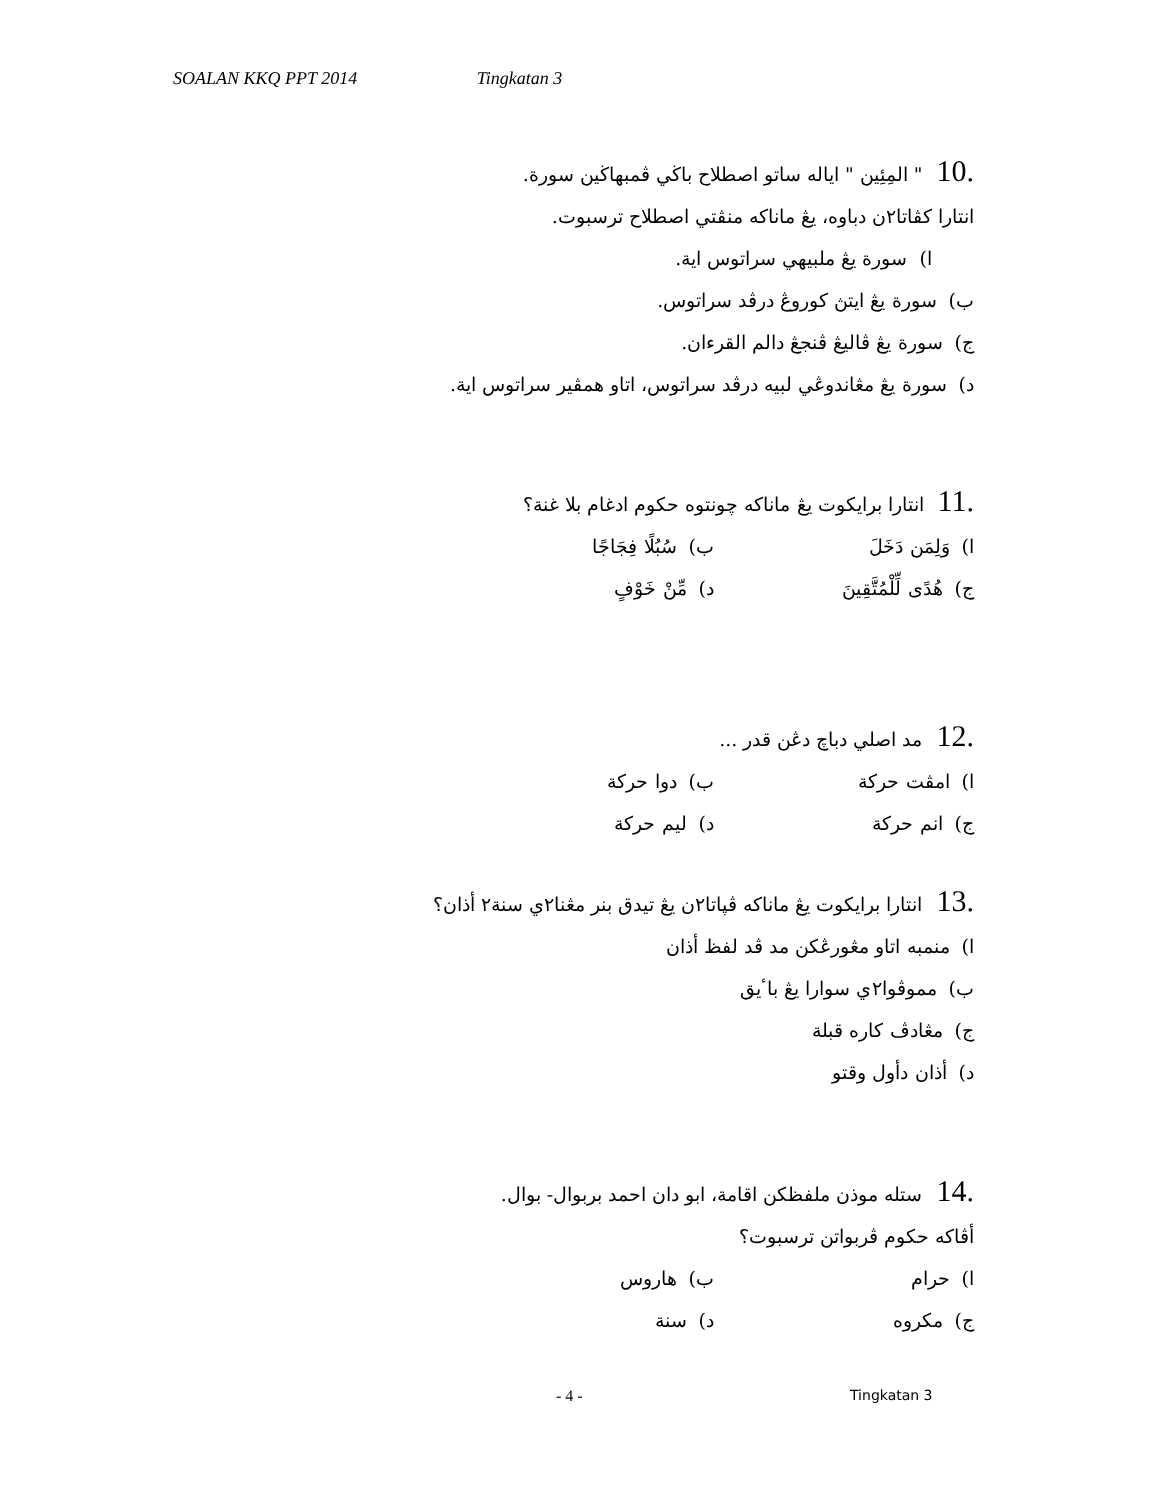SOALAN KKQ PPT 2014 Tingkatan 3
10." المِئِين " اياله ساتو اصطلاح باڬي ڤمبهاڬين سورة.
انتارا كڤاتا٢ن دباوه، يڠ ماناكه منڤتي اصطلاح ترسبوت.
ا) سورة يڠ ملبيهي سراتوس اية.
ب) سورة يڠ ايتڽ كوروڠ درڤد سراتوس.
ج) سورة يڠ ڤاليڠ ڤنجڠ دالم القرءان.
د) سورة يڠ مڠاندوڠي لبيه درڤد سراتوس، اتاو همڤير سراتوس اية.
11. انتارا برايكوت يڠ ماناكه چونتوه حكوم ادغام بلا غنة؟
ا) وَلِمَن دَخَلَ ب) سُبُلًا فِجَاجًا
ج) هُدًى لِّلْمُتَّقِينَ د) مِّنْ خَوْفٍ
12. مد اصلي دباچ دڠن قدر ...
ا) امڤت حركة ب) دوا حركة
ج) انم حركة د) ليم حركة
13. انتارا برايكوت يڠ ماناكه ڤڽاتا٢ن يڠ تيدق بنر مڠنا٢ي سنة٢ أذان؟
ا) منمبه اتاو مڠورڠكن مد ڤد لفظ أذان
ب) مموڤوا٢ي سوارا يڠ باٴيق
ج) مڠادڤ كاره قبلة
د) أذان دأول وقتو
14. ستله موذن ملفظكن اقامة، ابو دان احمد بربوال- بوال.
أڤاكه حكوم ڤربواتن ترسبوت؟
ا) حرام ب) هاروس
ج) مكروه د) سنة
- 4 - Tingkatan 3